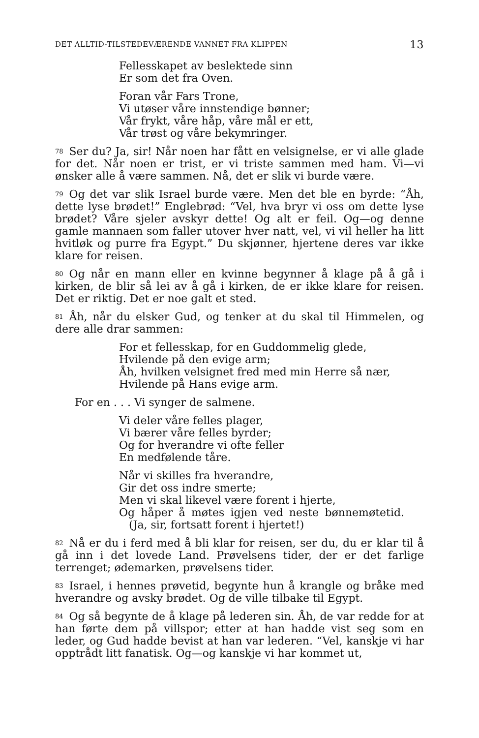DET ALLTID-TILSTEDEVÆRENDE VANNET FRA KLIPPEN 13
Fellesskapet av beslektede sinn
Er som det fra Oven.
Foran vår Fars Trone,
Vi utøser våre innstendige bønner;
Vår frykt, våre håp, våre mål er ett,
Vår trøst og våre bekymringer.
<sup>78</sup> Ser du? Ja, sir! Når noen har fått en velsignelse, er vi alle glade for det. Når noen er trist, er vi triste sammen med ham. Vi—vi ønsker alle å være sammen. Nå, det er slik vi burde være.
<sup>79</sup> Og det var slik Israel burde være. Men det ble en byrde: “Åh, dette lyse brødet!” Englebrød: “Vel, hva bryr vi oss om dette lyse brødet? Våre sjeler avskyr dette! Og alt er feil. Og—og denne gamle mannaen som faller utover hver natt, vel, vi vil heller ha litt hvitløk og purre fra Egypt.” Du skjønner, hjertene deres var ikke klare for reisen.
<sup>80</sup> Og når en mann eller en kvinne begynner å klage på å gå i kirken, de blir så lei av å gå i kirken, de er ikke klare for reisen. Det er riktig. Det er noe galt et sted.
<sup>81</sup> Åh, når du elsker Gud, og tenker at du skal til Himmelen, og dere alle drar sammen:
For et fellesskap, for en Guddommelig glede,
Hvilende på den evige arm;
Åh, hvilken velsignet fred med min Herre så nær,
Hvilende på Hans evige arm.
For en . . . Vi synger de salmene.
Vi deler våre felles plager,
Vi bærer våre felles byrder;
Og for hverandre vi ofte feller
En medfølende tåre.
Når vi skilles fra hverandre,
Gir det oss indre smerte;
Men vi skal likevel være forent i hjerte,
Og håper å møtes igjen ved neste bønnemøtetid. (Ja, sir, fortsatt forent i hjertet!)
<sup>82</sup>Nå er du i ferd med å bli klar for reisen, ser du, du er klar til å gå inn i det lovede Land. Prøvelsens tider, der er det farlige terrenget; ødemarken, prøvelsens tider.
<sup>83</sup> Israel, i hennes prøvetid, begynte hun å krangle og bråke med hverandre og avsky brødet. Og de ville tilbake til Egypt.
<sup>84</sup> Og så begynte de å klage på lederen sin. Åh, de var redde for at han førte dem på villspor; etter at han hadde vist seg som en leder, og Gud hadde bevist at han var lederen. “Vel, kanskje vi har opptrådt litt fanatisk. Og—og kanskje vi har kommet ut,